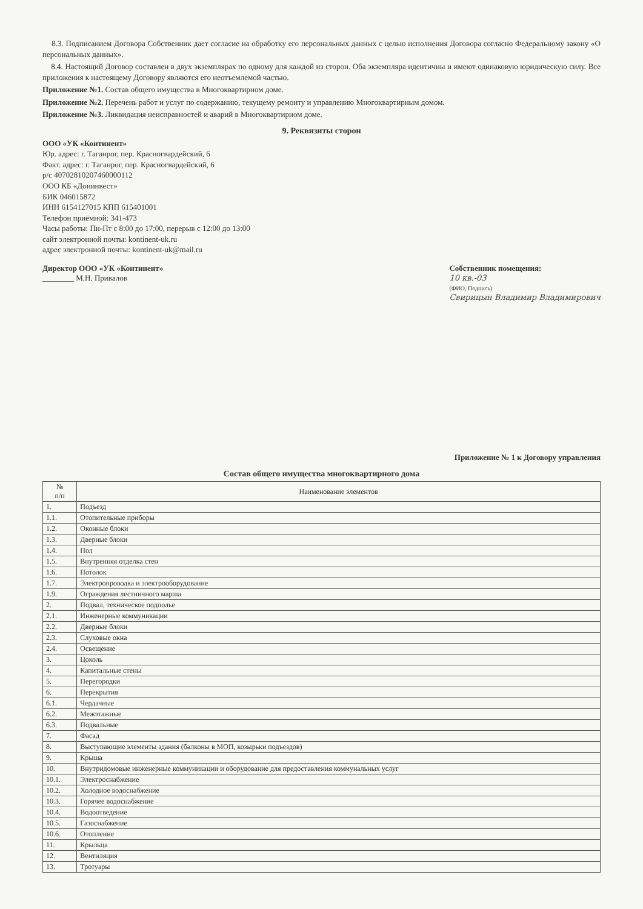8.3. Подписанием Договора Собственник дает согласие на обработку его персональных данных с целью исполнения Договора согласно Федеральному закону «О персональных данных».
8.4. Настоящий Договор составлен в двух экземплярах по одному для каждой из сторон. Оба экземпляра идентичны и имеют одинаковую юридическую силу. Все приложения к настоящему Договору являются его неотъемлемой частью.
Приложение №1. Состав общего имущества в Многоквартирном доме.
Приложение №2. Перечень работ и услуг по содержанию, текущему ремонту и управлению Многоквартирным домом.
Приложение №3. Ликвидация неисправностей и аварий в Многоквартирном доме.
9. Реквизиты сторон
ООО «УК «Континент»
Юр. адрес: г. Таганрог, пер. Красногвардейский, 6
Факт. адрес: г. Таганрог, пер. Красногвардейский, 6
р/с 40702810207460000112
ООО КБ «Донинвест»
БИК 046015872
ИНН 6154127015 КПП 615401001
Телефон приёмной: 341-473
Часы работы: Пн-Пт с 8:00 до 17:00, перерыв с 12:00 до 13:00
сайт электронной почты: kontinent-uk.ru
адрес электронной почты: kontinent-uk@mail.ru
Директор ООО «УК «Континент»
________ М.Н. Привалов
Собственник помещения:
10 кв.-03
(ФИО, Подпись)
Свирицын Владимир Владимирович
Приложение № 1 к Договору управления
Состав общего имущества многоквартирного дома
| № п/п | Наименование элементов |
| --- | --- |
| 1. | Подъезд |
| 1.1. | Отопительные приборы |
| 1.2. | Оконные блоки |
| 1.3. | Дверные блоки |
| 1.4. | Пол |
| 1.5. | Внутренняя отделка стен |
| 1.6. | Потолок |
| 1.7. | Электропроводка и электрооборудование |
| 1.9. | Ограждения лестничного марша |
| 2. | Подвал, техническое подполье |
| 2.1. | Инженерные коммуникации |
| 2.2. | Дверные блоки |
| 2.3. | Слуховые окна |
| 2.4. | Освещение |
| 3. | Цоколь |
| 4. | Капитальные стены |
| 5. | Перегородки |
| 6. | Перекрытия |
| 6.1. | Чердачные |
| 6.2. | Межэтажные |
| 6.3. | Подвальные |
| 7. | Фасад |
| 8. | Выступающие элементы здания (балконы в МОП, козырьки подъездов) |
| 9. | Крыша |
| 10. | Внутридомовые инженерные коммуникации и оборудование для предоставления коммунальных услуг |
| 10.1. | Электроснабжение |
| 10.2. | Холодное водоснабжение |
| 10.3. | Горячее водоснабжение |
| 10.4. | Водоотведение |
| 10.5. | Газоснабжение |
| 10.6. | Отопление |
| 11. | Крыльца |
| 12. | Вентиляция |
| 13. | Тротуары |